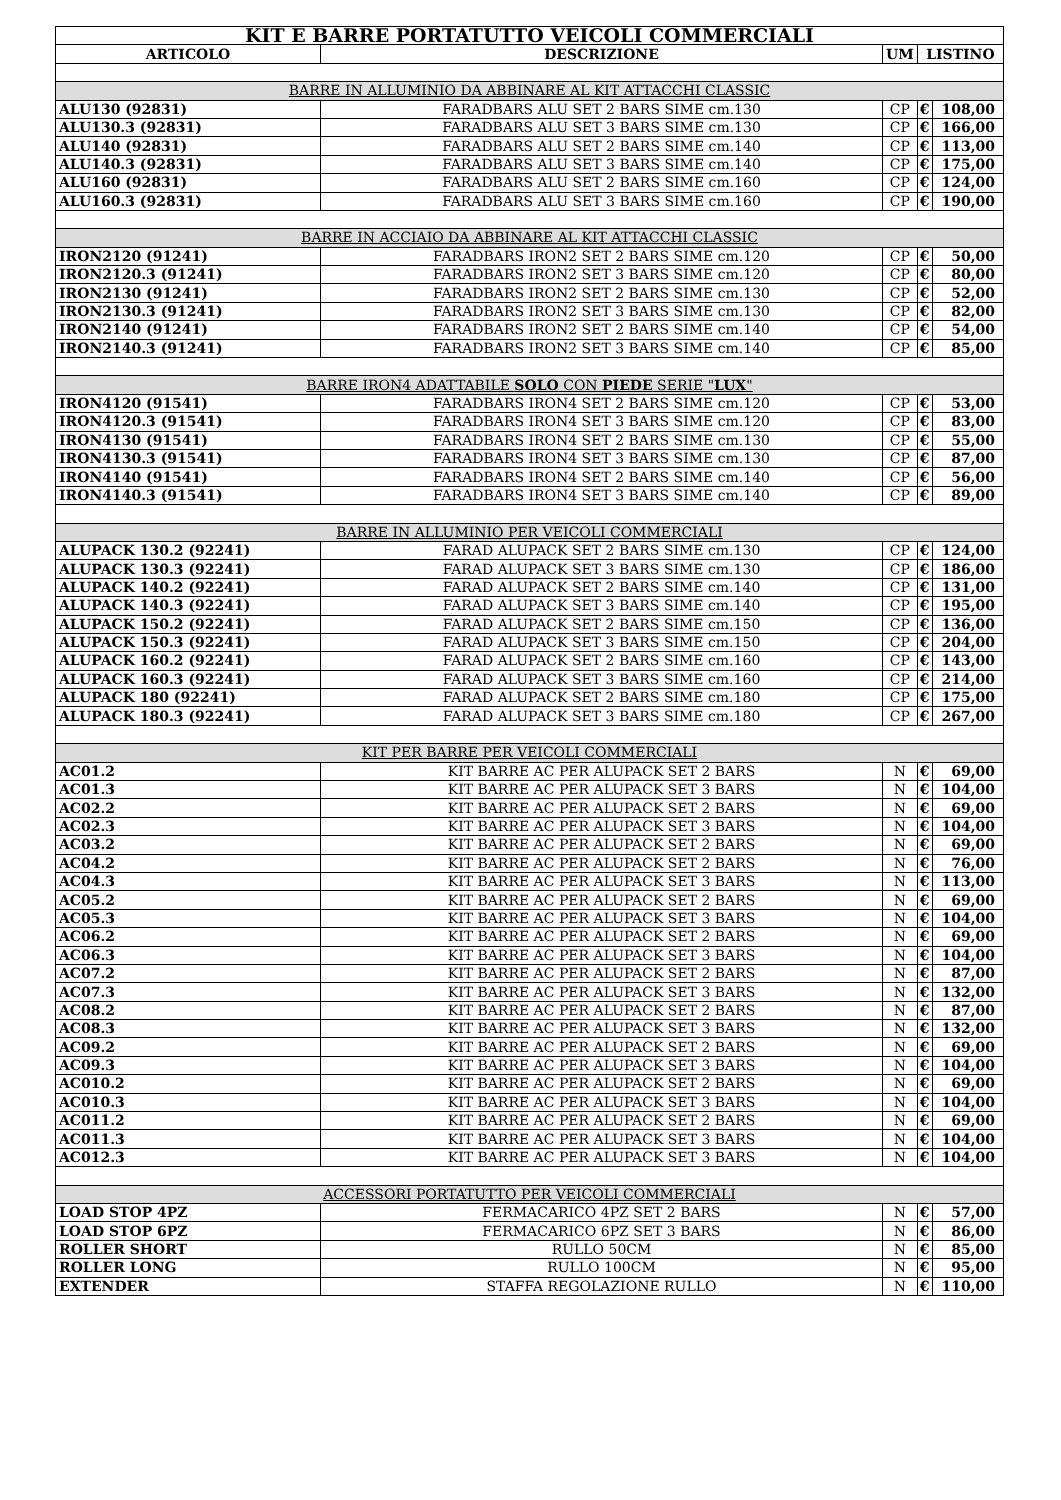| KIT E BARRE PORTATUTTO VEICOLI COMMERCIALI | | | | |
| ARTICOLO | DESCRIZIONE | UM | LISTINO | |
| BARRE IN ALLUMINIO DA ABBINARE AL KIT ATTACCHI CLASSIC | | | | |
| ALU130 (92831) | FARADBARS ALU SET 2 BARS SIME cm.130 | CP | € | 108,00 |
| ALU130.3 (92831) | FARADBARS ALU SET 3 BARS SIME cm.130 | CP | € | 166,00 |
| ALU140 (92831) | FARADBARS ALU SET 2 BARS SIME cm.140 | CP | € | 113,00 |
| ALU140.3 (92831) | FARADBARS ALU SET 3 BARS SIME cm.140 | CP | € | 175,00 |
| ALU160 (92831) | FARADBARS ALU SET 2 BARS SIME cm.160 | CP | € | 124,00 |
| ALU160.3 (92831) | FARADBARS ALU SET 3 BARS SIME cm.160 | CP | € | 190,00 |
| BARRE IN ACCIAIO DA ABBINARE AL KIT ATTACCHI CLASSIC | | | | |
| IRON2120 (91241) | FARADBARS IRON2 SET 2 BARS SIME cm.120 | CP | € | 50,00 |
| IRON2120.3 (91241) | FARADBARS IRON2 SET 3 BARS SIME cm.120 | CP | € | 80,00 |
| IRON2130 (91241) | FARADBARS IRON2 SET 2 BARS SIME cm.130 | CP | € | 52,00 |
| IRON2130.3 (91241) | FARADBARS IRON2 SET 3 BARS SIME cm.130 | CP | € | 82,00 |
| IRON2140 (91241) | FARADBARS IRON2 SET 2 BARS SIME cm.140 | CP | € | 54,00 |
| IRON2140.3 (91241) | FARADBARS IRON2 SET 3 BARS SIME cm.140 | CP | € | 85,00 |
| BARRE IRON4 ADATTABILE SOLO CON PIEDE SERIE " LUX " | | | | |
| IRON4120 (91541) | FARADBARS IRON4 SET 2 BARS SIME cm.120 | CP | € | 53,00 |
| IRON4120.3 (91541) | FARADBARS IRON4 SET 3 BARS SIME cm.120 | CP | € | 83,00 |
| IRON4130 (91541) | FARADBARS IRON4 SET 2 BARS SIME cm.130 | CP | € | 55,00 |
| IRON4130.3 (91541) | FARADBARS IRON4 SET 3 BARS SIME cm.130 | CP | € | 87,00 |
| IRON4140 (91541) | FARADBARS IRON4 SET 2 BARS SIME cm.140 | CP | € | 56,00 |
| IRON4140.3 (91541) | FARADBARS IRON4 SET 3 BARS SIME cm.140 | CP | € | 89,00 |
| BARRE IN ALLUMINIO PER VEICOLI COMMERCIALI | | | | |
| ALUPACK 130.2 (92241) | FARAD ALUPACK SET 2 BARS SIME cm.130 | CP | € | 124,00 |
| ALUPACK 130.3 (92241) | FARAD ALUPACK SET 3 BARS SIME cm.130 | CP | € | 186,00 |
| ALUPACK 140.2 (92241) | FARAD ALUPACK SET 2 BARS SIME cm.140 | CP | € | 131,00 |
| ALUPACK 140.3 (92241) | FARAD ALUPACK SET 3 BARS SIME cm.140 | CP | € | 195,00 |
| ALUPACK 150.2 (92241) | FARAD ALUPACK SET 2 BARS SIME cm.150 | CP | € | 136,00 |
| ALUPACK 150.3 (92241) | FARAD ALUPACK SET 3 BARS SIME cm.150 | CP | € | 204,00 |
| ALUPACK 160.2 (92241) | FARAD ALUPACK SET 2 BARS SIME cm.160 | CP | € | 143,00 |
| ALUPACK 160.3 (92241) | FARAD ALUPACK SET 3 BARS SIME cm.160 | CP | € | 214,00 |
| ALUPACK 180 (92241) | FARAD ALUPACK SET 2 BARS SIME cm.180 | CP | € | 175,00 |
| ALUPACK 180.3 (92241) | FARAD ALUPACK SET 3 BARS SIME cm.180 | CP | € | 267,00 |
| KIT PER BARRE PER VEICOLI COMMERCIALI | | | | |
| AC01.2 | KIT BARRE AC PER ALUPACK SET 2 BARS | N | € | 69,00 |
| AC01.3 | KIT BARRE AC PER ALUPACK SET 3 BARS | N | € | 104,00 |
| AC02.2 | KIT BARRE AC PER ALUPACK SET 2 BARS | N | € | 69,00 |
| AC02.3 | KIT BARRE AC PER ALUPACK SET 3 BARS | N | € | 104,00 |
| AC03.2 | KIT BARRE AC PER ALUPACK SET 2 BARS | N | € | 69,00 |
| AC04.2 | KIT BARRE AC PER ALUPACK SET 2 BARS | N | € | 76,00 |
| AC04.3 | KIT BARRE AC PER ALUPACK SET 3 BARS | N | € | 113,00 |
| AC05.2 | KIT BARRE AC PER ALUPACK SET 2 BARS | N | € | 69,00 |
| AC05.3 | KIT BARRE AC PER ALUPACK SET 3 BARS | N | € | 104,00 |
| AC06.2 | KIT BARRE AC PER ALUPACK SET 2 BARS | N | € | 69,00 |
| AC06.3 | KIT BARRE AC PER ALUPACK SET 3 BARS | N | € | 104,00 |
| AC07.2 | KIT BARRE AC PER ALUPACK SET 2 BARS | N | € | 87,00 |
| AC07.3 | KIT BARRE AC PER ALUPACK SET 3 BARS | N | € | 132,00 |
| AC08.2 | KIT BARRE AC PER ALUPACK SET 2 BARS | N | € | 87,00 |
| AC08.3 | KIT BARRE AC PER ALUPACK SET 3 BARS | N | € | 132,00 |
| AC09.2 | KIT BARRE AC PER ALUPACK SET 2 BARS | N | € | 69,00 |
| AC09.3 | KIT BARRE AC PER ALUPACK SET 3 BARS | N | € | 104,00 |
| AC010.2 | KIT BARRE AC PER ALUPACK SET 2 BARS | N | € | 69,00 |
| AC010.3 | KIT BARRE AC PER ALUPACK SET 3 BARS | N | € | 104,00 |
| AC011.2 | KIT BARRE AC PER ALUPACK SET 2 BARS | N | € | 69,00 |
| AC011.3 | KIT BARRE AC PER ALUPACK SET 3 BARS | N | € | 104,00 |
| AC012.3 | KIT BARRE AC PER ALUPACK SET 3 BARS | N | € | 104,00 |
| ACCESSORI PORTATUTTO PER VEICOLI COMMERCIALI | | | | |
| LOAD STOP 4PZ | FERMACARICO 4PZ SET 2 BARS | N | € | 57,00 |
| LOAD STOP 6PZ | FERMACARICO 6PZ SET 3 BARS | N | € | 86,00 |
| ROLLER SHORT | RULLO 50CM | N | € | 85,00 |
| ROLLER LONG | RULLO 100CM | N | € | 95,00 |
| EXTENDER | STAFFA REGOLAZIONE RULLO | N | € | 110,00 |